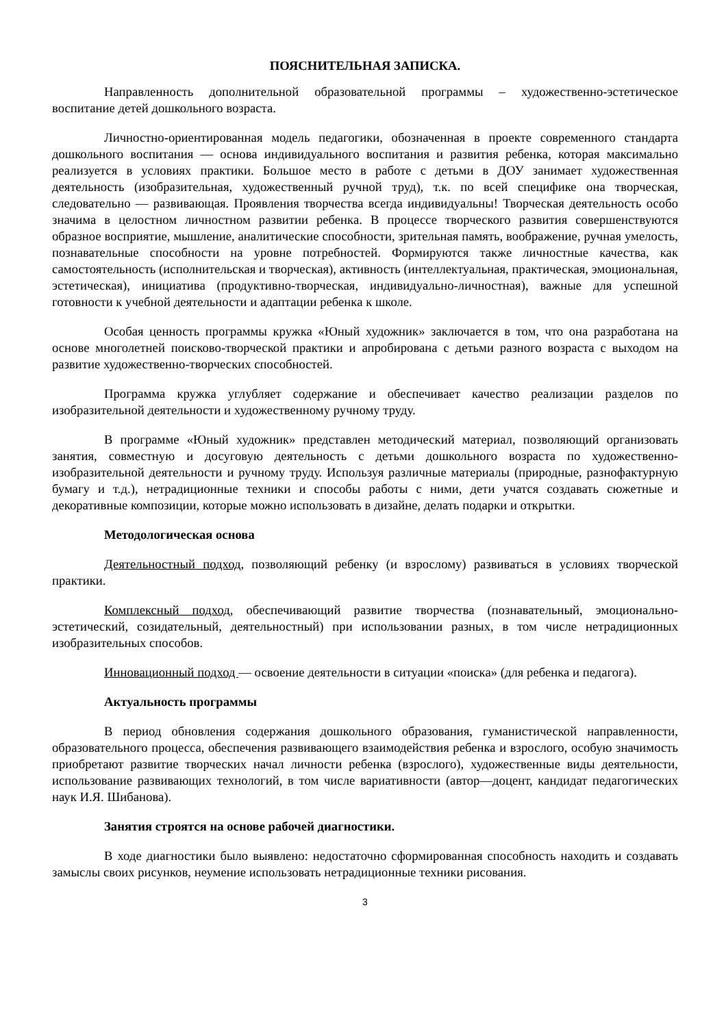ПОЯСНИТЕЛЬНАЯ ЗАПИСКА.
Направленность дополнительной образовательной программы – художественно-эстетическое воспитание детей дошкольного возраста.
Личностно-ориентированная модель педагогики, обозначенная в проекте современного стандарта дошкольного воспитания — основа индивидуального воспитания и развития ребенка, которая максимально реализуется в условиях практики. Большое место в работе с детьми в ДОУ занимает художественная деятельность (изобразительная, художественный ручной труд), т.к. по всей специфике она творческая, следовательно — развивающая. Проявления творчества всегда индивидуальны! Творческая деятельность особо значима в целостном личностном развитии ребенка. В процессе творческого развития совершенствуются образное восприятие, мышление, аналитические способности, зрительная память, воображение, ручная умелость, познавательные способности на уровне потребностей. Формируются также личностные качества, как самостоятельность (исполнительская и творческая), активность (интеллектуальная, практическая, эмоциональная, эстетическая), инициатива (продуктивно-творческая, индивидуально-личностная), важные для успешной готовности к учебной деятельности и адаптации ребенка к школе.
Особая ценность программы кружка «Юный художник» заключается в том, что она разработана на основе многолетней поисково-творческой практики и апробирована с детьми разного возраста с выходом на развитие художественно-творческих способностей.
Программа кружка углубляет содержание и обеспечивает качество реализации разделов по изобразительной деятельности и художественному ручному труду.
В программе «Юный художник» представлен методический материал, позволяющий организовать занятия, совместную и досуговую деятельность с детьми дошкольного возраста по художественно-изобразительной деятельности и ручному труду. Используя различные материалы (природные, разнофактурную бумагу и т.д.), нетрадиционные техники и способы работы с ними, дети учатся создавать сюжетные и декоративные композиции, которые можно использовать в дизайне, делать подарки и открытки.
Методологическая основа
Деятельностный подход, позволяющий ребенку (и взрослому) развиваться в условиях творческой практики.
Комплексный подход, обеспечивающий развитие творчества (познавательный, эмоционально-эстетический, созидательный, деятельностный) при использовании разных, в том числе нетрадиционных изобразительных способов.
Инновационный подход — освоение деятельности в ситуации «поиска» (для ребенка и педагога).
Актуальность программы
В период обновления содержания дошкольного образования, гуманистической направленности, образовательного процесса, обеспечения развивающего взаимодействия ребенка и взрослого, особую значимость приобретают развитие творческих начал личности ребенка (взрослого), художественные виды деятельности, использование развивающих технологий, в том числе вариативности (автор—доцент, кандидат педагогических наук И.Я. Шибанова).
Занятия строятся на основе рабочей диагностики.
В ходе диагностики было выявлено: недостаточно сформированная способность находить и создавать замыслы своих рисунков, неумение использовать нетрадиционные техники рисования.
3